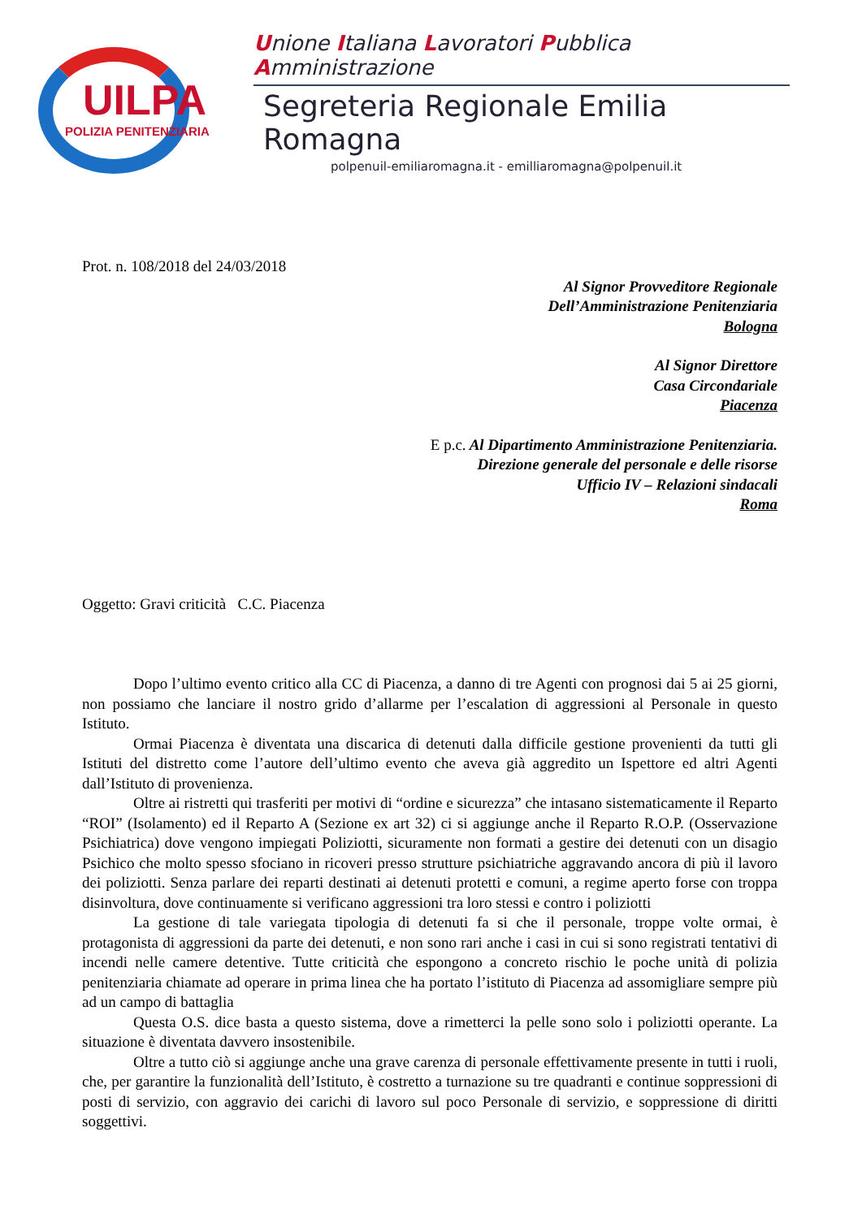UILPA
POLIZIA PENITENZIARIA
Unione Italiana Lavoratori Pubblica Amministrazione
Segreteria Regionale Emilia Romagna
polpenuil-emiliaromagna.it - emilliaromagna@polpenuil.it
Prot. n. 108/2018 del 24/03/2018
Al Signor Provveditore Regionale
Dell’Amministrazione Penitenziaria
Bologna
Al Signor Direttore
Casa Circondariale
Piacenza
E p.c. Al Dipartimento Amministrazione Penitenziaria.
Direzione generale del personale e delle risorse
Ufficio IV – Relazioni sindacali
Roma
Oggetto: Gravi criticità C.C. Piacenza
Dopo l’ultimo evento critico alla CC di Piacenza, a danno di tre Agenti con prognosi dai 5 ai 25 giorni, non possiamo che lanciare il nostro grido d’allarme per l’escalation di aggressioni al Personale in questo Istituto.
Ormai Piacenza è diventata una discarica di detenuti dalla difficile gestione provenienti da tutti gli Istituti del distretto come l’autore dell’ultimo evento che aveva già aggredito un Ispettore ed altri Agenti dall’Istituto di provenienza.
Oltre ai ristretti qui trasferiti per motivi di “ordine e sicurezza” che intasano sistematicamente il Reparto “ROI” (Isolamento) ed il Reparto A (Sezione ex art 32) ci si aggiunge anche il Reparto R.O.P. (Osservazione Psichiatrica) dove vengono impiegati Poliziotti, sicuramente non formati a gestire dei detenuti con un disagio Psichico che molto spesso sfociano in ricoveri presso strutture psichiatriche aggravando ancora di più il lavoro dei poliziotti. Senza parlare dei reparti destinati ai detenuti protetti e comuni, a regime aperto forse con troppa disinvoltura, dove continuamente si verificano aggressioni tra loro stessi e contro i poliziotti
La gestione di tale variegata tipologia di detenuti fa si che il personale, troppe volte ormai, è protagonista di aggressioni da parte dei detenuti, e non sono rari anche i casi in cui si sono registrati tentativi di incendi nelle camere detentive. Tutte criticità che espongono a concreto rischio le poche unità di polizia penitenziaria chiamate ad operare in prima linea che ha portato l’istituto di Piacenza ad assomigliare sempre più ad un campo di battaglia
Questa O.S. dice basta a questo sistema, dove a rimetterci la pelle sono solo i poliziotti operante. La situazione è diventata davvero insostenibile.
Oltre a tutto ciò si aggiunge anche una grave carenza di personale effettivamente presente in tutti i ruoli, che, per garantire la funzionalità dell’Istituto, è costretto a turnazione su tre quadranti e continue soppressioni di posti di servizio, con aggravio dei carichi di lavoro sul poco Personale di servizio, e soppressione di diritti soggettivi.